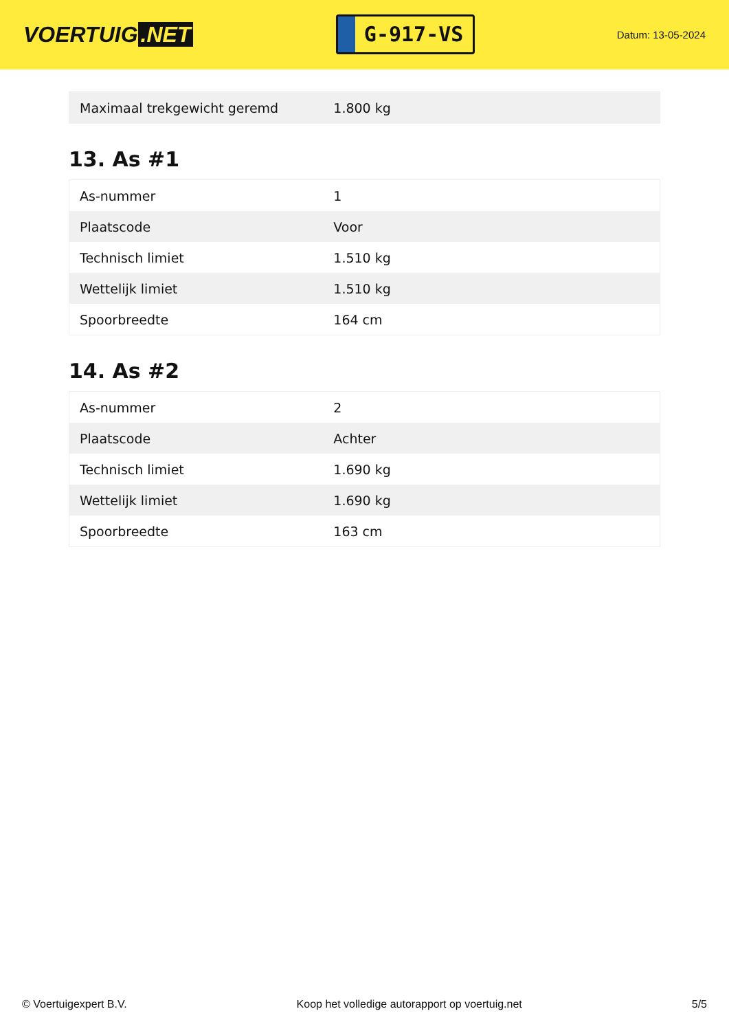VOERTUIG.NET
G-917-VS
Datum: 13-05-2024
| Maximaal trekgewicht geremd | 1.800 kg |
13. As #1
| As-nummer | 1 |
| Plaatscode | Voor |
| Technisch limiet | 1.510 kg |
| Wettelijk limiet | 1.510 kg |
| Spoorbreedte | 164 cm |
14. As #2
| As-nummer | 2 |
| Plaatscode | Achter |
| Technisch limiet | 1.690 kg |
| Wettelijk limiet | 1.690 kg |
| Spoorbreedte | 163 cm |
© Voertuigexpert B.V. Koop het volledige autorapport op voertuig.net 5/5